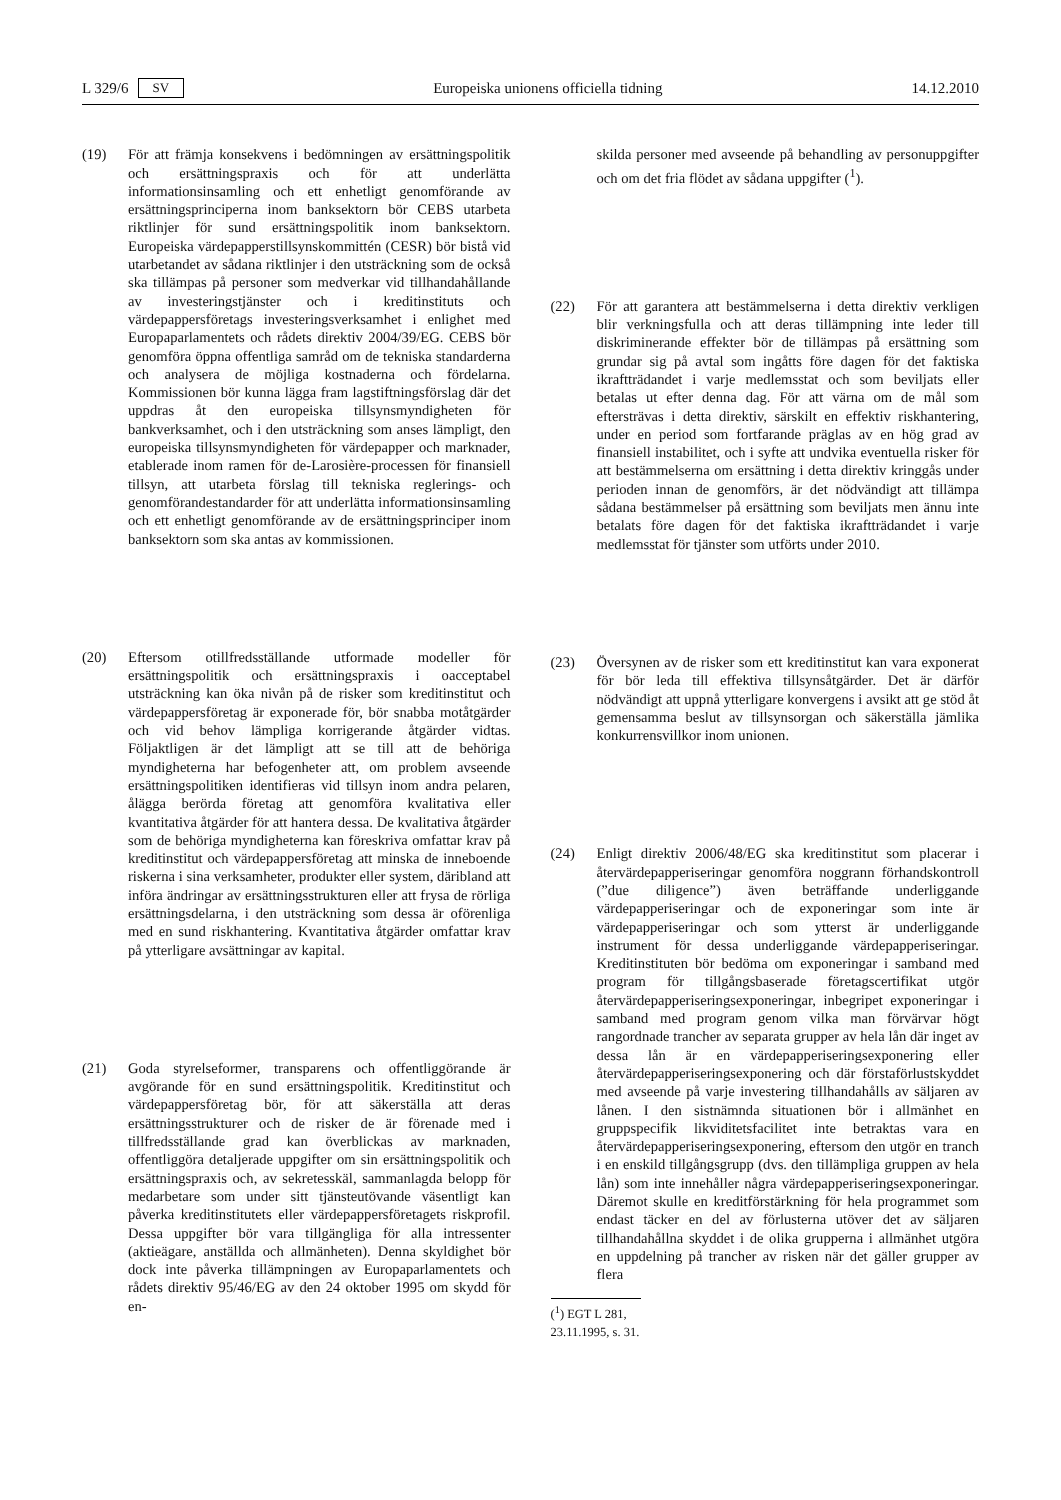L 329/6 SV Europeiska unionens officiella tidning 14.12.2010
(19) För att främja konsekvens i bedömningen av ersättningspolitik och ersättningspraxis och för att underlätta informationsinsamling och ett enhetligt genomförande av ersättningsprinciperna inom banksektorn bör CEBS utarbeta riktlinjer för sund ersättningspolitik inom banksektorn. Europeiska värdepapperstillsynskommittén (CESR) bör bistå vid utarbetandet av sådana riktlinjer i den utsträckning som de också ska tillämpas på personer som medverkar vid tillhandahållande av investeringstjänster och i kreditinstituts och värdepappersföretags investeringsverksamhet i enlighet med Europaparlamentets och rådets direktiv 2004/39/EG. CEBS bör genomföra öppna offentliga samråd om de tekniska standarderna och analysera de möjliga kostnaderna och fördelarna. Kommissionen bör kunna lägga fram lagstiftningsförslag där det uppdras åt den europeiska tillsynsmyndigheten för bankverksamhet, och i den utsträckning som anses lämpligt, den europeiska tillsynsmyndigheten för värdepapper och marknader, etablerade inom ramen för de-Larosière-processen för finansiell tillsyn, att utarbeta förslag till tekniska reglerings- och genomförandestandarder för att underlätta informationsinsamling och ett enhetligt genomförande av de ersättningsprinciper inom banksektorn som ska antas av kommissionen.
(20) Eftersom otillfredsställande utformade modeller för ersättningspolitik och ersättningspraxis i oacceptabel utsträckning kan öka nivån på de risker som kreditinstitut och värdepappersföretag är exponerade för, bör snabba motåtgärder och vid behov lämpliga korrigerande åtgärder vidtas. Följaktligen är det lämpligt att se till att de behöriga myndigheterna har befogenheter att, om problem avseende ersättningspolitiken identifieras vid tillsyn inom andra pelaren, ålägga berörda företag att genomföra kvalitativa eller kvantitativa åtgärder för att hantera dessa. De kvalitativa åtgärder som de behöriga myndigheterna kan föreskriva omfattar krav på kreditinstitut och värdepappersföretag att minska de inneboende riskerna i sina verksamheter, produkter eller system, däribland att införa ändringar av ersättningsstrukturen eller att frysa de rörliga ersättningsdelarna, i den utsträckning som dessa är oförenliga med en sund riskhantering. Kvantitativa åtgärder omfattar krav på ytterligare avsättningar av kapital.
(21) Goda styrelseformer, transparens och offentliggörande är avgörande för en sund ersättningspolitik. Kreditinstitut och värdepappersföretag bör, för att säkerställa att deras ersättningsstrukturer och de risker de är förenade med i tillfredsställande grad kan överblickas av marknaden, offentliggöra detaljerade uppgifter om sin ersättningspolitik och ersättningspraxis och, av sekretesskäl, sammanlagda belopp för medarbetare som under sitt tjänsteutövande väsentligt kan påverka kreditinstitutets eller värdepappersföretagets riskprofil. Dessa uppgifter bör vara tillgängliga för alla intressenter (aktieägare, anställda och allmänheten). Denna skyldighet bör dock inte påverka tillämpningen av Europaparlamentets och rådets direktiv 95/46/EG av den 24 oktober 1995 om skydd för en-
skilda personer med avseende på behandling av personuppgifter och om det fria flödet av sådana uppgifter (<sup>1</sup>).
(22) För att garantera att bestämmelserna i detta direktiv verkligen blir verkningsfulla och att deras tillämpning inte leder till diskriminerande effekter bör de tillämpas på ersättning som grundar sig på avtal som ingåtts före dagen för det faktiska ikraftträdandet i varje medlemsstat och som beviljats eller betalas ut efter denna dag. För att värna om de mål som eftersträvas i detta direktiv, särskilt en effektiv riskhantering, under en period som fortfarande präglas av en hög grad av finansiell instabilitet, och i syfte att undvika eventuella risker för att bestämmelserna om ersättning i detta direktiv kringgås under perioden innan de genomförs, är det nödvändigt att tillämpa sådana bestämmelser på ersättning som beviljats men ännu inte betalats före dagen för det faktiska ikraftträdandet i varje medlemsstat för tjänster som utförts under 2010.
(23) Översynen av de risker som ett kreditinstitut kan vara exponerat för bör leda till effektiva tillsynsåtgärder. Det är därför nödvändigt att uppnå ytterligare konvergens i avsikt att ge stöd åt gemensamma beslut av tillsynsorgan och säkerställa jämlika konkurrensvillkor inom unionen.
(24) Enligt direktiv 2006/48/EG ska kreditinstitut som placerar i återvärdepapperiseringar genomföra noggrann förhandskontroll (”due diligence”) även beträffande underliggande värdepapperiseringar och de exponeringar som inte är värdepapperiseringar och som ytterst är underliggande instrument för dessa underliggande värdepapperiseringar. Kreditinstituten bör bedöma om exponeringar i samband med program för tillgångsbaserade företagscertifikat utgör återvärdepapperiseringsexponeringar, inbegripet exponeringar i samband med program genom vilka man förvärvar högt rangordnade trancher av separata grupper av hela lån där inget av dessa lån är en värdepapperiseringsexponering eller återvärdepapperiseringsexponering och där förstaförlustskyddet med avseende på varje investering tillhandahålls av säljaren av lånen. I den sistnämnda situationen bör i allmänhet en gruppspecifik likviditetsfacilitet inte betraktas vara en återvärdepapperiseringsexponering, eftersom den utgör en tranch i en enskild tillgångsgrupp (dvs. den tillämpliga gruppen av hela lån) som inte innehåller några värdepapperiseringsexponeringar. Däremot skulle en kreditförstärkning för hela programmet som endast täcker en del av förlusterna utöver det av säljaren tillhandahållna skyddet i de olika grupperna i allmänhet utgöra en uppdelning på trancher av risken när det gäller grupper av flera
(<sup>1</sup>) EGT L 281, 23.11.1995, s. 31.